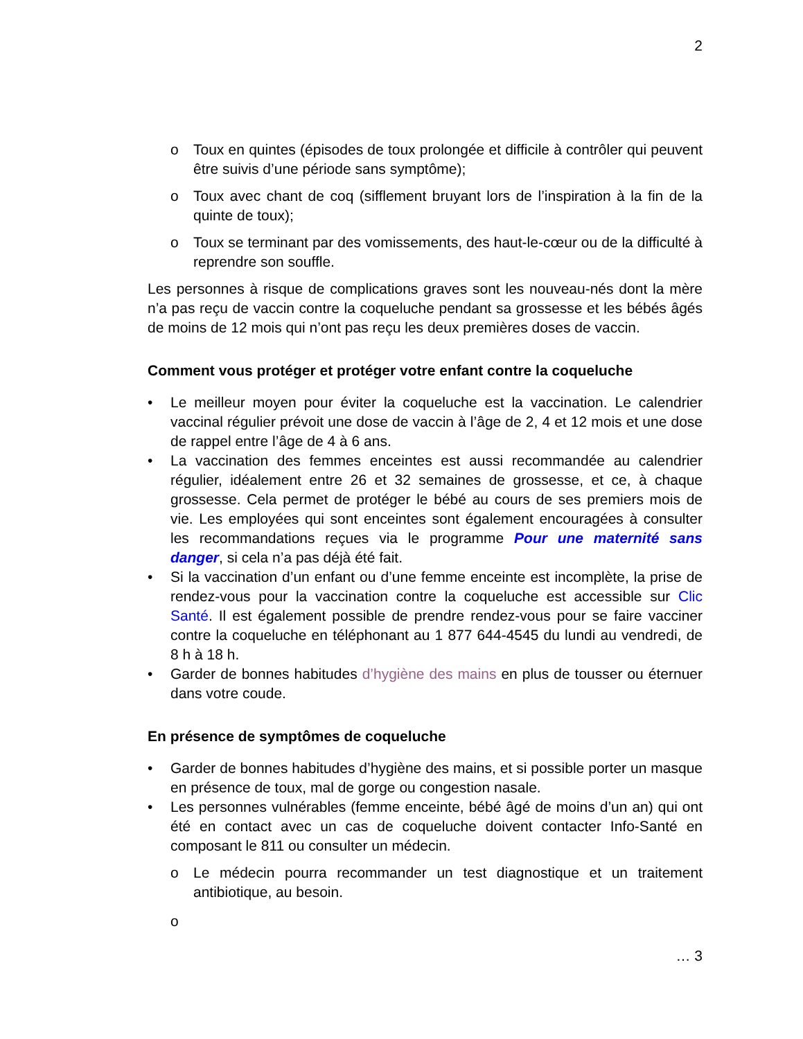2
o Toux en quintes (épisodes de toux prolongée et difficile à contrôler qui peuvent être suivis d’une période sans symptôme);
o Toux avec chant de coq (sifflement bruyant lors de l’inspiration à la fin de la quinte de toux);
o Toux se terminant par des vomissements, des haut-le-cœur ou de la difficulté à reprendre son souffle.
Les personnes à risque de complications graves sont les nouveau-nés dont la mère n’a pas reçu de vaccin contre la coqueluche pendant sa grossesse et les bébés âgés de moins de 12 mois qui n’ont pas reçu les deux premières doses de vaccin.
Comment vous protéger et protéger votre enfant contre la coqueluche
• Le meilleur moyen pour éviter la coqueluche est la vaccination. Le calendrier vaccinal régulier prévoit une dose de vaccin à l’âge de 2, 4 et 12 mois et une dose de rappel entre l’âge de 4 à 6 ans.
• La vaccination des femmes enceintes est aussi recommandée au calendrier régulier, idéalement entre 26 et 32 semaines de grossesse, et ce, à chaque grossesse. Cela permet de protéger le bébé au cours de ses premiers mois de vie. Les employées qui sont enceintes sont également encouragées à consulter les recommandations reçues via le programme Pour une maternité sans danger, si cela n’a pas déjà été fait.
• Si la vaccination d’un enfant ou d’une femme enceinte est incomplète, la prise de rendez-vous pour la vaccination contre la coqueluche est accessible sur Clic Santé. Il est également possible de prendre rendez-vous pour se faire vacciner contre la coqueluche en téléphonant au 1 877 644-4545 du lundi au vendredi, de 8 h à 18 h.
• Garder de bonnes habitudes d’hygiène des mains en plus de tousser ou éternuer dans votre coude.
En présence de symptômes de coqueluche
• Garder de bonnes habitudes d’hygiène des mains, et si possible porter un masque en présence de toux, mal de gorge ou congestion nasale.
• Les personnes vulnérables (femme enceinte, bébé âgé de moins d’un an) qui ont été en contact avec un cas de coqueluche doivent contacter Info-Santé en composant le 811 ou consulter un médecin.
o Le médecin pourra recommander un test diagnostique et un traitement antibiotique, au besoin.
o
… 3